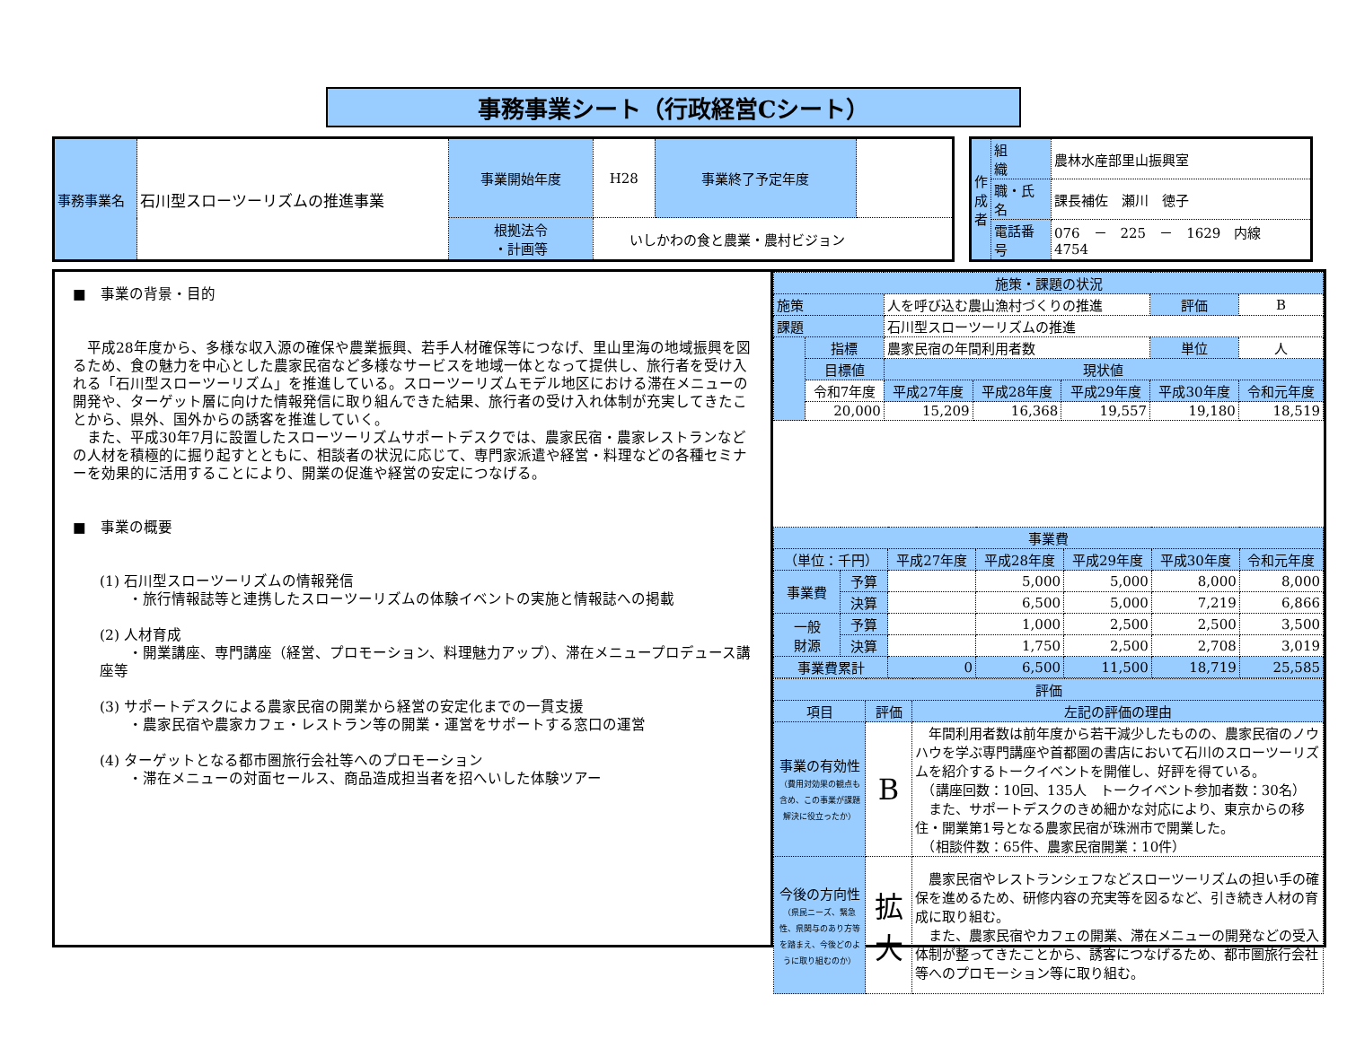事務事業シート（行政経営Cシート）
| 事務事業名 | 石川型スローツーリズムの推進事業 | 事業開始年度 | H28 | 事業終了予定年度 | |
| | | 根拠法令 ・計画等 | いしかわの食と農業・農村ビジョン | | |
| 作成者 | 組 織 | 農林水産部里山振興室 |
| | 職・氏名 | 課長補佐 瀬川 徳子 |
| | 電話番号 | 076 － 225 － 1629 内線 4754 |
■　事業の背景・目的
　平成28年度から、多様な収入源の確保や農業振興、若手人材確保等につなげ、里山里海の地域振興を図るため、食の魅力を中心とした農家民宿など多様なサービスを地域一体となって提供し、旅行者を受け入れる「石川型スローツーリズム」を推進している。スローツーリズムモデル地区における滞在メニューの開発や、ターゲット層に向けた情報発信に取り組んできた結果、旅行者の受け入れ体制が充実してきたことから、県外、国外からの誘客を推進していく。
　また、平成30年7月に設置したスローツーリズムサポートデスクでは、農家民宿・農家レストランなどの人材を積極的に掘り起すとともに、相談者の状況に応じて、専門家派遣や経営・料理などの各種セミナーを効果的に活用することにより、開業の促進や経営の安定につなげる。
■　事業の概要
(1) 石川型スローツーリズムの情報発信
　　・旅行情報誌等と連携したスローツーリズムの体験イベントの実施と情報誌への掲載
(2) 人材育成
　　・開業講座、専門講座（経営、プロモーション、料理魅力アップ）、滞在メニュープロデュース講座等
(3) サポートデスクによる農家民宿の開業から経営の安定化までの一貫支援
　　・農家民宿や農家カフェ・レストラン等の開業・運営をサポートする窓口の運営
(4) ターゲットとなる都市圏旅行会社等へのプロモーション
　　・滞在メニューの対面セールス、商品造成担当者を招へいした体験ツアー
| 施策・課題の状況 | | | | | | |
| 施策 | | 人を呼び込む農山漁村づくりの推進 | | | 評価 | B |
| 課題 | | 石川型スローツーリズムの推進 | | | | |
| | 指標 | 農家民宿の年間利用者数 | | | 単位 | 人 |
| | 目標値 | 現状値 | | | | |
| | 令和7年度 | 平成27年度 | 平成28年度 | 平成29年度 | 平成30年度 | 令和元年度 |
| | 20,000 | 15,209 | 16,368 | 19,557 | 19,180 | 18,519 |
| 事業費 | | | | | | |
| （単位：千円） | | 平成27年度 | 平成28年度 | 平成29年度 | 平成30年度 | 令和元年度 |
| 事業費 | 予算 | | 5,000 | 5,000 | 8,000 | 8,000 |
| | 決算 | | 6,500 | 5,000 | 7,219 | 6,866 |
| 一般 財源 | 予算 | | 1,000 | 2,500 | 2,500 | 3,500 |
| | 決算 | | 1,750 | 2,500 | 2,708 | 3,019 |
| 事業費累計 | | 0 | 6,500 | 11,500 | 18,719 | 25,585 |
| 評価 | | |
| 項目 | 評価 | 左記の評価の理由 |
| 事業の有効性 （費用対効果の観点も含め、この事業が課題解決に役立ったか） | B | 年間利用者数は前年度から若干減少したものの、農家民宿のノウハウを学ぶ専門講座や首都圏の書店において石川のスローツーリズムを紹介するトークイベントを開催し、好評を得ている。 （講座回数：10回、135人 トークイベント参加者数：30名） また、サポートデスクのきめ細かな対応により、東京からの移住・開業第1号となる農家民宿が珠洲市で開業した。 （相談件数：65件、農家民宿開業：10件） |
| 今後の方向性 （県民ニーズ、緊急性、県関与のあり方等を踏まえ、今後どのように取り組むのか） | 拡大 | 農家民宿やレストランシェフなどスローツーリズムの担い手の確保を進めるため、研修内容の充実等を図るなど、引き続き人材の育成に取り組む。 また、農家民宿やカフェの開業、滞在メニューの開発などの受入体制が整ってきたことから、誘客につなげるため、都市圏旅行会社等へのプロモーション等に取り組む。 |